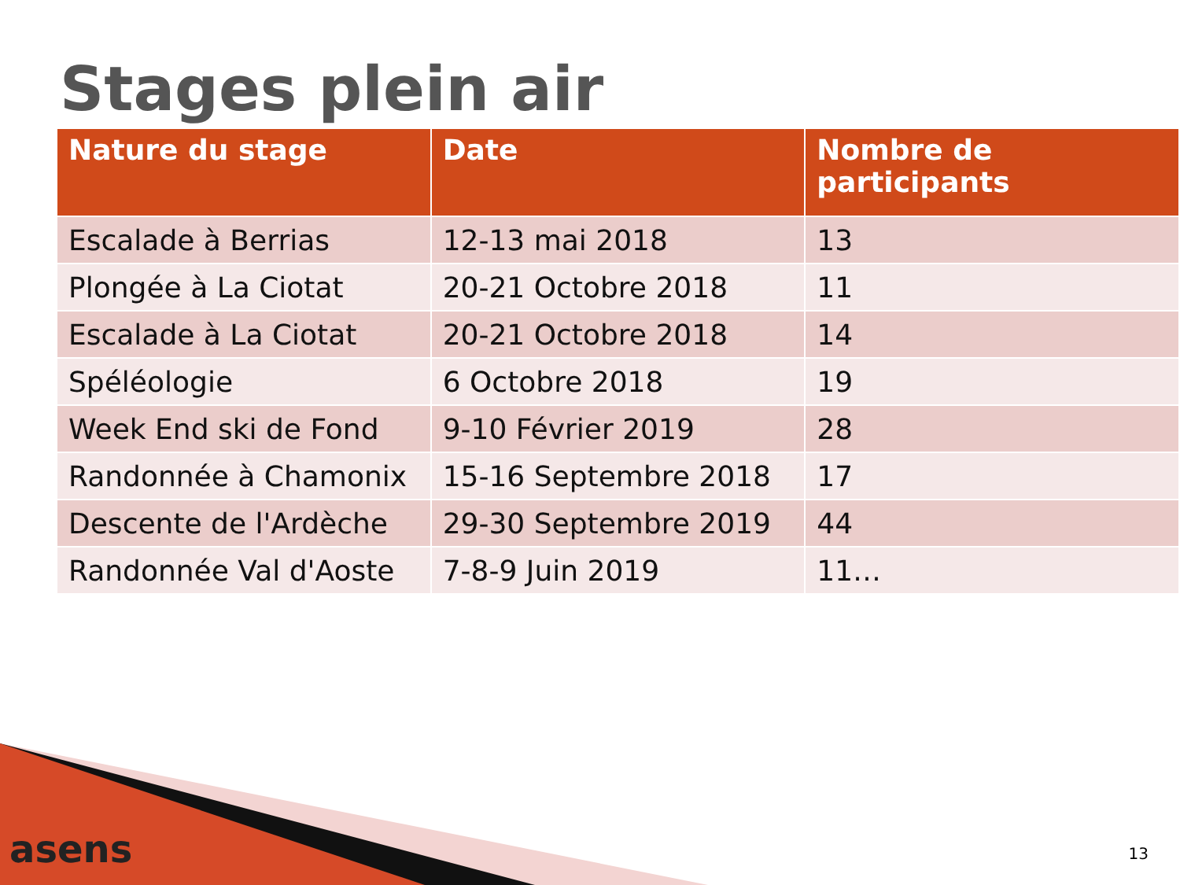Stages plein air
| Nature du stage | Date | Nombre de participants |
| --- | --- | --- |
| Escalade à Berrias | 12-13 mai 2018 | 13 |
| Plongée à La Ciotat | 20-21 Octobre 2018 | 11 |
| Escalade à La Ciotat | 20-21 Octobre 2018 | 14 |
| Spéléologie | 6 Octobre 2018 | 19 |
| Week End ski de Fond | 9-10 Février 2019 | 28 |
| Randonnée à Chamonix | 15-16 Septembre 2018 | 17 |
| Descente de l'Ardèche | 29-30 Septembre 2019 | 44 |
| Randonnée Val d'Aoste | 7-8-9 Juin 2019 | 11… |
asens 13